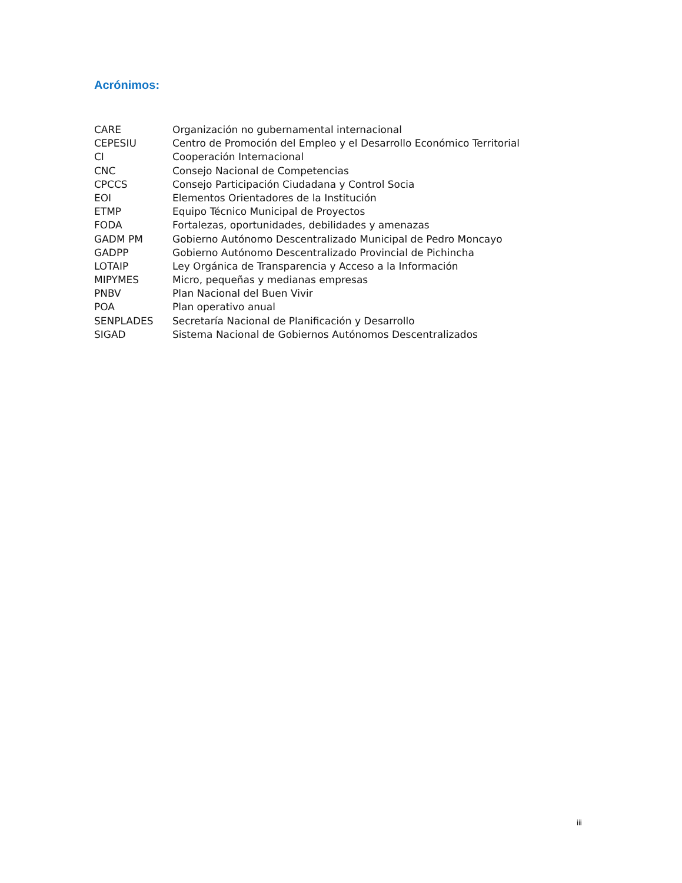Acrónimos:
| CARE | Organización no gubernamental internacional |
| CEPESIU | Centro de Promoción del Empleo y el Desarrollo Económico Territorial |
| CI | Cooperación Internacional |
| CNC | Consejo Nacional de Competencias |
| CPCCS | Consejo Participación Ciudadana y Control Socia |
| EOI | Elementos Orientadores de la Institución |
| ETMP | Equipo Técnico Municipal de Proyectos |
| FODA | Fortalezas, oportunidades, debilidades y amenazas |
| GADM PM | Gobierno Autónomo Descentralizado Municipal de Pedro Moncayo |
| GADPP | Gobierno Autónomo Descentralizado Provincial de Pichincha |
| LOTAIP | Ley Orgánica de Transparencia y Acceso a la Información |
| MIPYMES | Micro, pequeñas y medianas empresas |
| PNBV | Plan Nacional del Buen Vivir |
| POA | Plan operativo anual |
| SENPLADES | Secretaría Nacional de Planificación y Desarrollo |
| SIGAD | Sistema Nacional de Gobiernos Autónomos Descentralizados |
iii